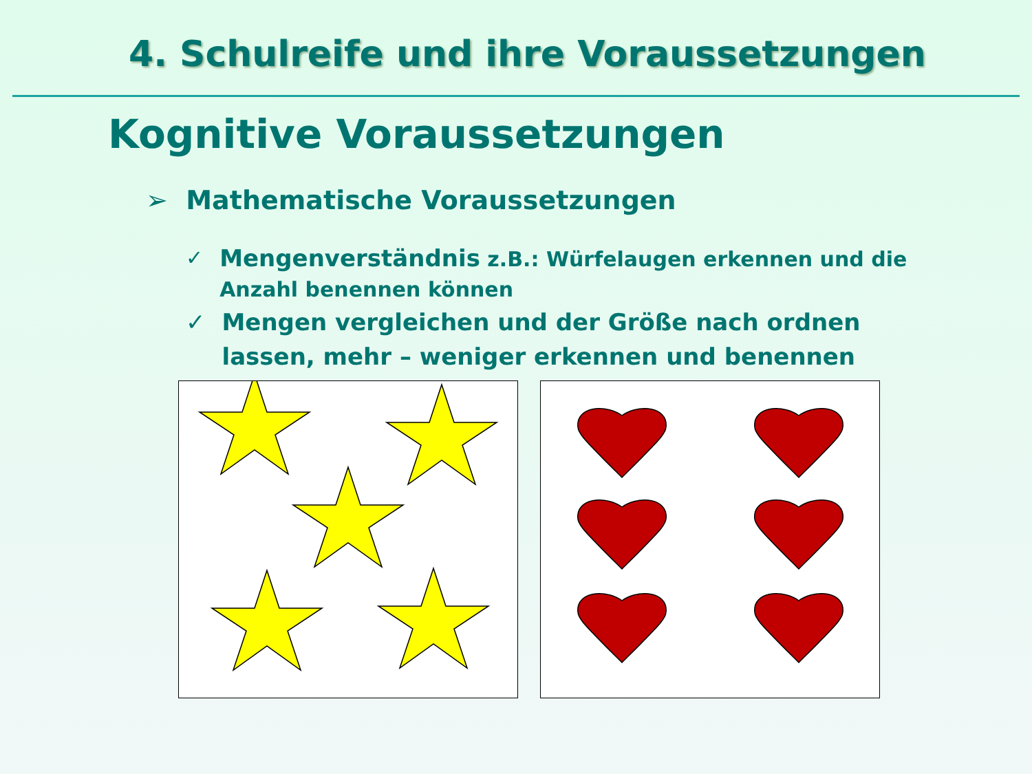4. Schulreife und ihre Voraussetzungen
Kognitive Voraussetzungen
➢ Mathematische Voraussetzungen
✓ Mengenverständnis z.B.: Würfelaugen erkennen und die Anzahl benennen können
✓ Mengen vergleichen und der Größe nach ordnen lassen, mehr – weniger erkennen und benennen